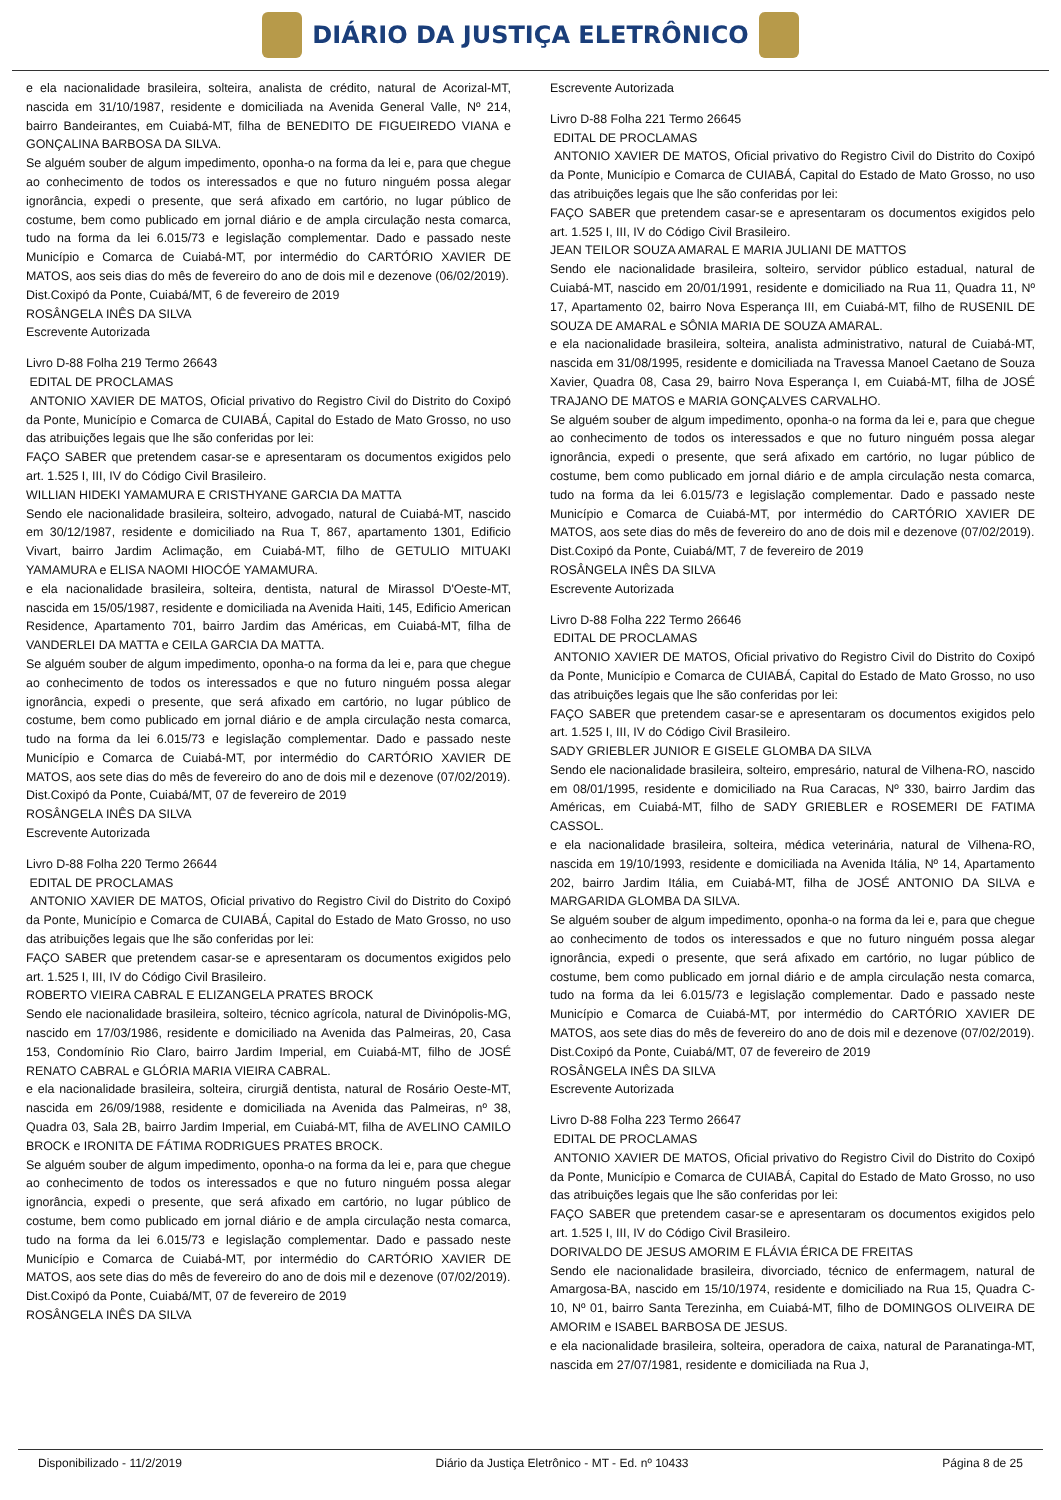DIÁRIO DA JUSTIÇA ELETRÔNICO
e ela nacionalidade brasileira, solteira, analista de crédito, natural de Acorizal-MT, nascida em 31/10/1987, residente e domiciliada na Avenida General Valle, Nº 214, bairro Bandeirantes, em Cuiabá-MT, filha de BENEDITO DE FIGUEIREDO VIANA e GONÇALINA BARBOSA DA SILVA.
Se alguém souber de algum impedimento, oponha-o na forma da lei e, para que chegue ao conhecimento de todos os interessados e que no futuro ninguém possa alegar ignorância, expedi o presente, que será afixado em cartório, no lugar público de costume, bem como publicado em jornal diário e de ampla circulação nesta comarca, tudo na forma da lei 6.015/73 e legislação complementar. Dado e passado neste Município e Comarca de Cuiabá-MT, por intermédio do CARTÓRIO XAVIER DE MATOS, aos seis dias do mês de fevereiro do ano de dois mil e dezenove (06/02/2019).
Dist.Coxipó da Ponte, Cuiabá/MT, 6 de fevereiro de 2019
ROSÂNGELA INÊS DA SILVA
Escrevente Autorizada
Livro D-88 Folha 219 Termo 26643
EDITAL DE PROCLAMAS
ANTONIO XAVIER DE MATOS, Oficial privativo do Registro Civil do Distrito do Coxipó da Ponte, Município e Comarca de CUIABÁ, Capital do Estado de Mato Grosso, no uso das atribuições legais que lhe são conferidas por lei:
FAÇO SABER que pretendem casar-se e apresentaram os documentos exigidos pelo art. 1.525 I, III, IV do Código Civil Brasileiro.
WILLIAN HIDEKI YAMAMURA E CRISTHYANE GARCIA DA MATTA
Sendo ele nacionalidade brasileira, solteiro, advogado, natural de Cuiabá-MT, nascido em 30/12/1987, residente e domiciliado na Rua T, 867, apartamento 1301, Edificio Vivart, bairro Jardim Aclimação, em Cuiabá-MT, filho de GETULIO MITUAKI YAMAMURA e ELISA NAOMI HIOCÓE YAMAMURA.
e ela nacionalidade brasileira, solteira, dentista, natural de Mirassol D'Oeste-MT, nascida em 15/05/1987, residente e domiciliada na Avenida Haiti, 145, Edificio American Residence, Apartamento 701, bairro Jardim das Américas, em Cuiabá-MT, filha de VANDERLEI DA MATTA e CEILA GARCIA DA MATTA.
Se alguém souber de algum impedimento, oponha-o na forma da lei e, para que chegue ao conhecimento de todos os interessados e que no futuro ninguém possa alegar ignorância, expedi o presente, que será afixado em cartório, no lugar público de costume, bem como publicado em jornal diário e de ampla circulação nesta comarca, tudo na forma da lei 6.015/73 e legislação complementar. Dado e passado neste Município e Comarca de Cuiabá-MT, por intermédio do CARTÓRIO XAVIER DE MATOS, aos sete dias do mês de fevereiro do ano de dois mil e dezenove (07/02/2019).
Dist.Coxipó da Ponte, Cuiabá/MT, 07 de fevereiro de 2019
ROSÂNGELA INÊS DA SILVA
Escrevente Autorizada
Livro D-88 Folha 220 Termo 26644
EDITAL DE PROCLAMAS
ANTONIO XAVIER DE MATOS, Oficial privativo do Registro Civil do Distrito do Coxipó da Ponte, Município e Comarca de CUIABÁ, Capital do Estado de Mato Grosso, no uso das atribuições legais que lhe são conferidas por lei:
FAÇO SABER que pretendem casar-se e apresentaram os documentos exigidos pelo art. 1.525 I, III, IV do Código Civil Brasileiro.
ROBERTO VIEIRA CABRAL E ELIZANGELA PRATES BROCK
Sendo ele nacionalidade brasileira, solteiro, técnico agrícola, natural de Divinópolis-MG, nascido em 17/03/1986, residente e domiciliado na Avenida das Palmeiras, 20, Casa 153, Condomínio Rio Claro, bairro Jardim Imperial, em Cuiabá-MT, filho de JOSÉ RENATO CABRAL e GLÓRIA MARIA VIEIRA CABRAL.
e ela nacionalidade brasileira, solteira, cirurgiã dentista, natural de Rosário Oeste-MT, nascida em 26/09/1988, residente e domiciliada na Avenida das Palmeiras, nº 38, Quadra 03, Sala 2B, bairro Jardim Imperial, em Cuiabá-MT, filha de AVELINO CAMILO BROCK e IRONITA DE FÁTIMA RODRIGUES PRATES BROCK.
Se alguém souber de algum impedimento, oponha-o na forma da lei e, para que chegue ao conhecimento de todos os interessados e que no futuro ninguém possa alegar ignorância, expedi o presente, que será afixado em cartório, no lugar público de costume, bem como publicado em jornal diário e de ampla circulação nesta comarca, tudo na forma da lei 6.015/73 e legislação complementar. Dado e passado neste Município e Comarca de Cuiabá-MT, por intermédio do CARTÓRIO XAVIER DE MATOS, aos sete dias do mês de fevereiro do ano de dois mil e dezenove (07/02/2019).
Dist.Coxipó da Ponte, Cuiabá/MT, 07 de fevereiro de 2019
ROSÂNGELA INÊS DA SILVA
Escrevente Autorizada
Livro D-88 Folha 221 Termo 26645
EDITAL DE PROCLAMAS
ANTONIO XAVIER DE MATOS, Oficial privativo do Registro Civil do Distrito do Coxipó da Ponte, Município e Comarca de CUIABÁ, Capital do Estado de Mato Grosso, no uso das atribuições legais que lhe são conferidas por lei:
FAÇO SABER que pretendem casar-se e apresentaram os documentos exigidos pelo art. 1.525 I, III, IV do Código Civil Brasileiro.
JEAN TEILOR SOUZA AMARAL E MARIA JULIANI DE MATTOS
Sendo ele nacionalidade brasileira, solteiro, servidor público estadual, natural de Cuiabá-MT, nascido em 20/01/1991, residente e domiciliado na Rua 11, Quadra 11, Nº 17, Apartamento 02, bairro Nova Esperança III, em Cuiabá-MT, filho de RUSENIL DE SOUZA DE AMARAL e SÔNIA MARIA DE SOUZA AMARAL.
e ela nacionalidade brasileira, solteira, analista administrativo, natural de Cuiabá-MT, nascida em 31/08/1995, residente e domiciliada na Travessa Manoel Caetano de Souza Xavier, Quadra 08, Casa 29, bairro Nova Esperança I, em Cuiabá-MT, filha de JOSÉ TRAJANO DE MATOS e MARIA GONÇALVES CARVALHO.
Se alguém souber de algum impedimento, oponha-o na forma da lei e, para que chegue ao conhecimento de todos os interessados e que no futuro ninguém possa alegar ignorância, expedi o presente, que será afixado em cartório, no lugar público de costume, bem como publicado em jornal diário e de ampla circulação nesta comarca, tudo na forma da lei 6.015/73 e legislação complementar. Dado e passado neste Município e Comarca de Cuiabá-MT, por intermédio do CARTÓRIO XAVIER DE MATOS, aos sete dias do mês de fevereiro do ano de dois mil e dezenove (07/02/2019).
Dist.Coxipó da Ponte, Cuiabá/MT, 7 de fevereiro de 2019
ROSÂNGELA INÊS DA SILVA
Escrevente Autorizada
Livro D-88 Folha 222 Termo 26646
EDITAL DE PROCLAMAS
ANTONIO XAVIER DE MATOS, Oficial privativo do Registro Civil do Distrito do Coxipó da Ponte, Município e Comarca de CUIABÁ, Capital do Estado de Mato Grosso, no uso das atribuições legais que lhe são conferidas por lei:
FAÇO SABER que pretendem casar-se e apresentaram os documentos exigidos pelo art. 1.525 I, III, IV do Código Civil Brasileiro.
SADY GRIEBLER JUNIOR E GISELE GLOMBA DA SILVA
Sendo ele nacionalidade brasileira, solteiro, empresário, natural de Vilhena-RO, nascido em 08/01/1995, residente e domiciliado na Rua Caracas, Nº 330, bairro Jardim das Américas, em Cuiabá-MT, filho de SADY GRIEBLER e ROSEMERI DE FATIMA CASSOL.
e ela nacionalidade brasileira, solteira, médica veterinária, natural de Vilhena-RO, nascida em 19/10/1993, residente e domiciliada na Avenida Itália, Nº 14, Apartamento 202, bairro Jardim Itália, em Cuiabá-MT, filha de JOSÉ ANTONIO DA SILVA e MARGARIDA GLOMBA DA SILVA.
Se alguém souber de algum impedimento, oponha-o na forma da lei e, para que chegue ao conhecimento de todos os interessados e que no futuro ninguém possa alegar ignorância, expedi o presente, que será afixado em cartório, no lugar público de costume, bem como publicado em jornal diário e de ampla circulação nesta comarca, tudo na forma da lei 6.015/73 e legislação complementar. Dado e passado neste Município e Comarca de Cuiabá-MT, por intermédio do CARTÓRIO XAVIER DE MATOS, aos sete dias do mês de fevereiro do ano de dois mil e dezenove (07/02/2019).
Dist.Coxipó da Ponte, Cuiabá/MT, 07 de fevereiro de 2019
ROSÂNGELA INÊS DA SILVA
Escrevente Autorizada
Livro D-88 Folha 223 Termo 26647
EDITAL DE PROCLAMAS
ANTONIO XAVIER DE MATOS, Oficial privativo do Registro Civil do Distrito do Coxipó da Ponte, Município e Comarca de CUIABÁ, Capital do Estado de Mato Grosso, no uso das atribuições legais que lhe são conferidas por lei:
FAÇO SABER que pretendem casar-se e apresentaram os documentos exigidos pelo art. 1.525 I, III, IV do Código Civil Brasileiro.
DORIVALDO DE JESUS AMORIM E FLÁVIA ÉRICA DE FREITAS
Sendo ele nacionalidade brasileira, divorciado, técnico de enfermagem, natural de Amargosa-BA, nascido em 15/10/1974, residente e domiciliado na Rua 15, Quadra C-10, Nº 01, bairro Santa Terezinha, em Cuiabá-MT, filho de DOMINGOS OLIVEIRA DE AMORIM e ISABEL BARBOSA DE JESUS.
e ela nacionalidade brasileira, solteira, operadora de caixa, natural de Paranatinga-MT, nascida em 27/07/1981, residente e domiciliada na Rua J,
Disponibilizado - 11/2/2019 Diário da Justiça Eletrônico - MT - Ed. nº 10433 Página 8 de 25